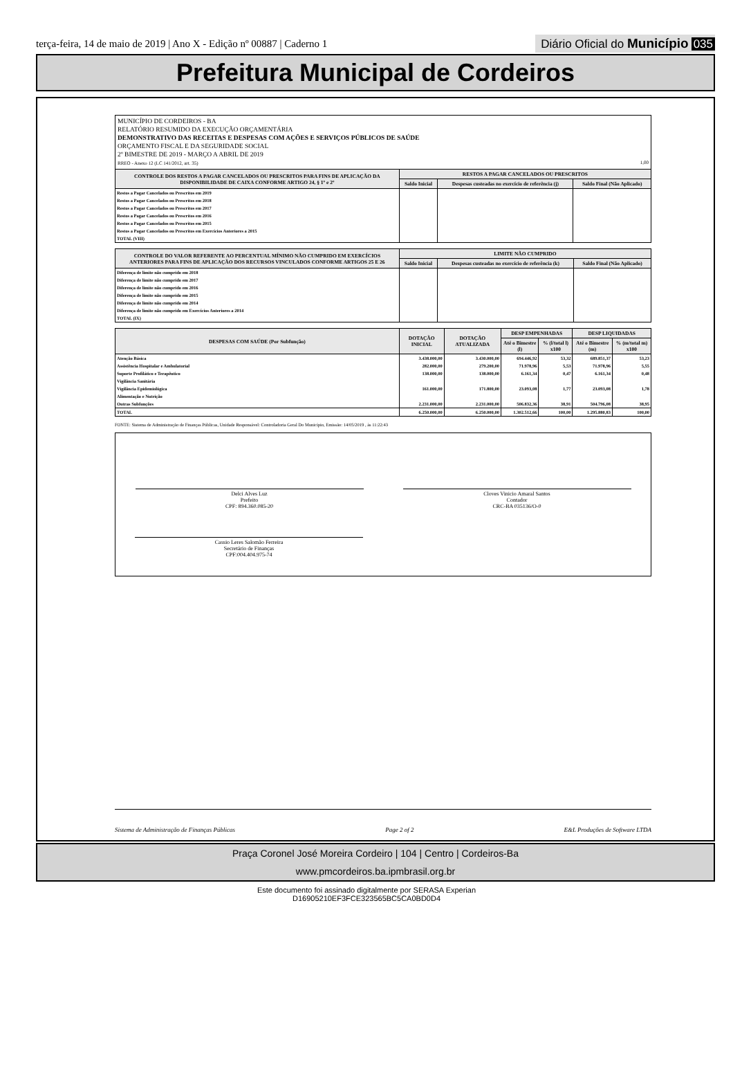terça-feira, 14 de maio de 2019 | Ano X - Edição nº 00887 | Caderno 1
Diário Oficial do Município 035
Prefeitura Municipal de Cordeiros
MUNICÍPIO DE CORDEIROS - BA
RELATÓRIO RESUMIDO DA EXECUÇÃO ORÇAMENTÁRIA
DEMONSTRATIVO DAS RECEITAS E DESPESAS COM AÇÕES E SERVIÇOS PÚBLICOS DE SAÚDE
ORÇAMENTO FISCAL E DA SEGURIDADE SOCIAL
2º BIMESTRE DE 2019 - MARÇO A ABRIL DE 2019
RREO - Anexo 12 (LC 141/2012, art. 35) 1,00
| CONTROLE DOS RESTOS A PAGAR CANCELADOS OU PRESCRITOS PARA FINS DE APLICAÇÃO DA DISPONIBILIDADE DE CAIXA CONFORME ARTIGO 24, § 1º e 2º | RESTOS A PAGAR CANCELADOS OU PRESCRITOS | | |
| --- | --- | --- | --- |
| | Saldo Inicial | Despesas custeadas no exercício de referência (j) | Saldo Final (Não Aplicado) |
| Restos a Pagar Cancelados ou Prescritos em 2019 | | | |
| Restos a Pagar Cancelados ou Prescritos em 2018 | | | |
| Restos a Pagar Cancelados ou Prescritos em 2017 | | | |
| Restos a Pagar Cancelados ou Prescritos em 2016 | | | |
| Restos a Pagar Cancelados ou Prescritos em 2015 | | | |
| Restos a Pagar Cancelados ou Prescritos em Exercícios Anteriores a 2015 | | | |
| TOTAL (VIII) | | | |
| CONTROLE DO VALOR REFERENTE AO PERCENTUAL MÍNIMO NÃO CUMPRIDO EM EXERCÍCIOS ANTERIORES PARA FINS DE APLICAÇÃO DOS RECURSOS VINCULADOS CONFORME ARTIGOS 25 E 26 | LIMITE NÃO CUMPRIDO | | |
| --- | --- | --- | --- |
| | Saldo Inicial | Despesas custeadas no exercício de referência (k) | Saldo Final (Não Aplicado) |
| Diferença de limite não cumprido em 2018 | | | |
| Diferença de limite não cumprido em 2017 | | | |
| Diferença de limite não cumprido em 2016 | | | |
| Diferença de limite não cumprido em 2015 | | | |
| Diferença de limite não cumprido em 2014 | | | |
| Diferença de limite não cumprido em Exercícios Anteriores a 2014 | | | |
| TOTAL (IX) | | | |
| DESPESAS COM SAÚDE (Por Subfunção) | DOTAÇÃO INICIAL | DOTAÇÃO ATUALIZADA | DESP EMPENHADAS | | DESP LIQUIDADAS | |
| --- | --- | --- | --- | --- | --- | --- |
| | | | Até o Bimestre (l) | % (l/total l) x100 | Até o Bimestre (m) | % (m/total m) x100 |
| Atenção Básica | 3.438.000,00 | 3.430.000,00 | 694.446,92 | 53,32 | 689.851,37 | 53,23 |
| Assistência Hospitalar e Ambulatorial | 282.000,00 | 279.200,00 | 71.978,96 | 5,53 | 71.978,96 | 5,55 |
| Suporte Profilático e Terapêutico | 138.000,00 | 138.000,00 | 6.161,34 | 0,47 | 6.161,34 | 0,48 |
| Vigilância Sanitária | | | | | | |
| Vigilância Epidemiológica | 161.000,00 | 171.800,00 | 23.093,08 | 1,77 | 23.093,08 | 1,78 |
| Alimentação e Nutrição | | | | | | |
| Outras Subfunções | 2.231.000,00 | 2.231.000,00 | 506.832,36 | 38,91 | 504.796,08 | 38,95 |
| TOTAL | 6.250.000,00 | 6.250.000,00 | 1.302.512,66 | 100,00 | 1.295.880,83 | 100,00 |
FONTE: Sistema de Administração de Finanças Públicas, Unidade Responsável: Controladoria Geral Do Município, Emissão: 14/05/2019 , às 11:22:43
Delci Alves Luz
Prefeito
CPF: 894.360.085-20
Cloves Vinicio Amaral Santos
Contador
CRC-BA 035136/O-0
Cassio Leres Salomão Ferreira
Secretário de Finanças
CPF:004.404.975-74
Sistema de Administração de Finanças Públicas Page 2 of 2 E&L Produções de Software LTDA
Praça Coronel José Moreira Cordeiro | 104 | Centro | Cordeiros-Ba
www.pmcordeiros.ba.ipmbrasil.org.br
Este documento foi assinado digitalmente por SERASA Experian
D16905210EF3FCE323565BC5CA0BD0D4